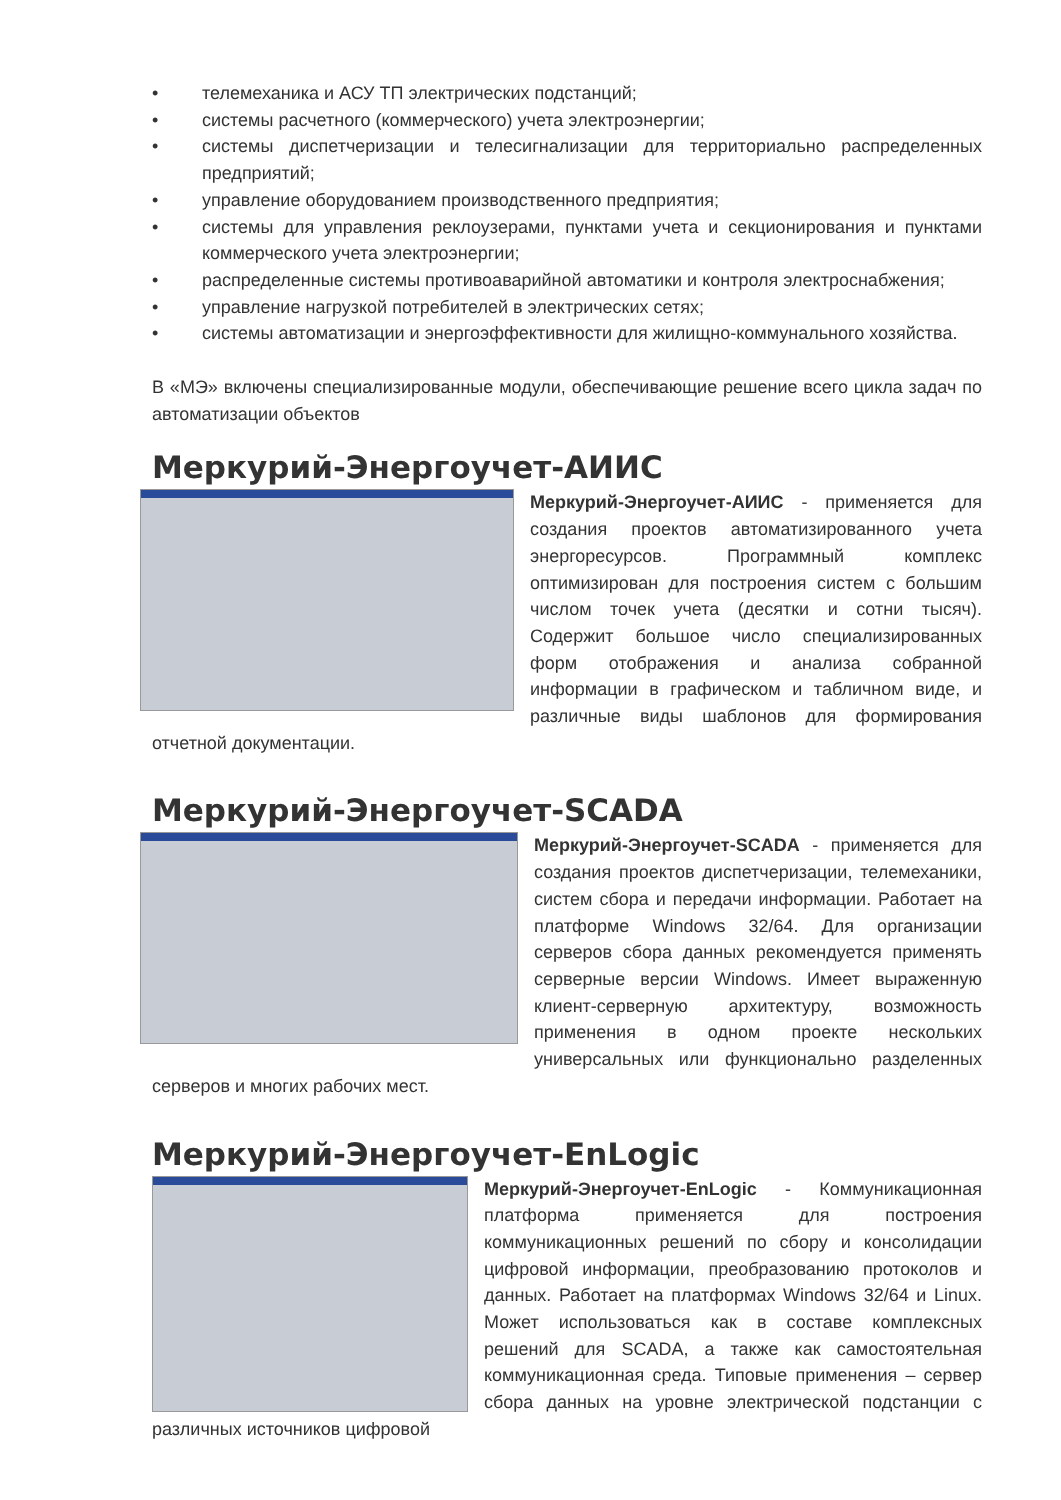• телемеханика и АСУ ТП электрических подстанций;
• системы расчетного (коммерческого) учета электроэнергии;
• системы диспетчеризации и телесигнализации для территориально распределенных предприятий;
• управление оборудованием производственного предприятия;
• системы для управления реклоузерами, пунктами учета и секционирования и пунктами коммерческого учета электроэнергии;
• распределенные системы противоаварийной автоматики и контроля электроснабжения;
• управление нагрузкой потребителей в электрических сетях;
• системы автоматизации и энергоэффективности для жилищно-коммунального хозяйства.
В «МЭ» включены специализированные модули, обеспечивающие решение всего цикла задач по автоматизации объектов
Меркурий-Энергоучет-АИИС
Меркурий-Энергоучет-АИИС - применяется для создания проектов автоматизированного учета энергоресурсов. Программный комплекс оптимизирован для построения систем с большим числом точек учета (десятки и сотни тысяч). Содержит большое число специализированных форм отображения и анализа собранной информации в графическом и табличном виде, и различные виды шаблонов для формирования отчетной документации.
Меркурий-Энергоучет-SCADA
Меркурий-Энергоучет-SCADA - применяется для создания проектов диспетчеризации, телемеханики, систем сбора и передачи информации. Работает на платформе Windows 32/64. Для организации серверов сбора данных рекомендуется применять серверные версии Windows. Имеет выраженную клиент-серверную архитектуру, возможность применения в одном проекте нескольких универсальных или функционально разделенных серверов и многих рабочих мест.
Меркурий-Энергоучет-EnLogic
Меркурий-Энергоучет-EnLogic - Коммуникационная платформа применяется для построения коммуникационных решений по сбору и консолидации цифровой информации, преобразованию протоколов и данных. Работает на платформах Windows 32/64 и Linux. Может использоваться как в составе комплексных решений для SCADA, а также как самостоятельная коммуникационная среда. Типовые применения – сервер сбора данных на уровне электрической подстанции с различных источников цифровой